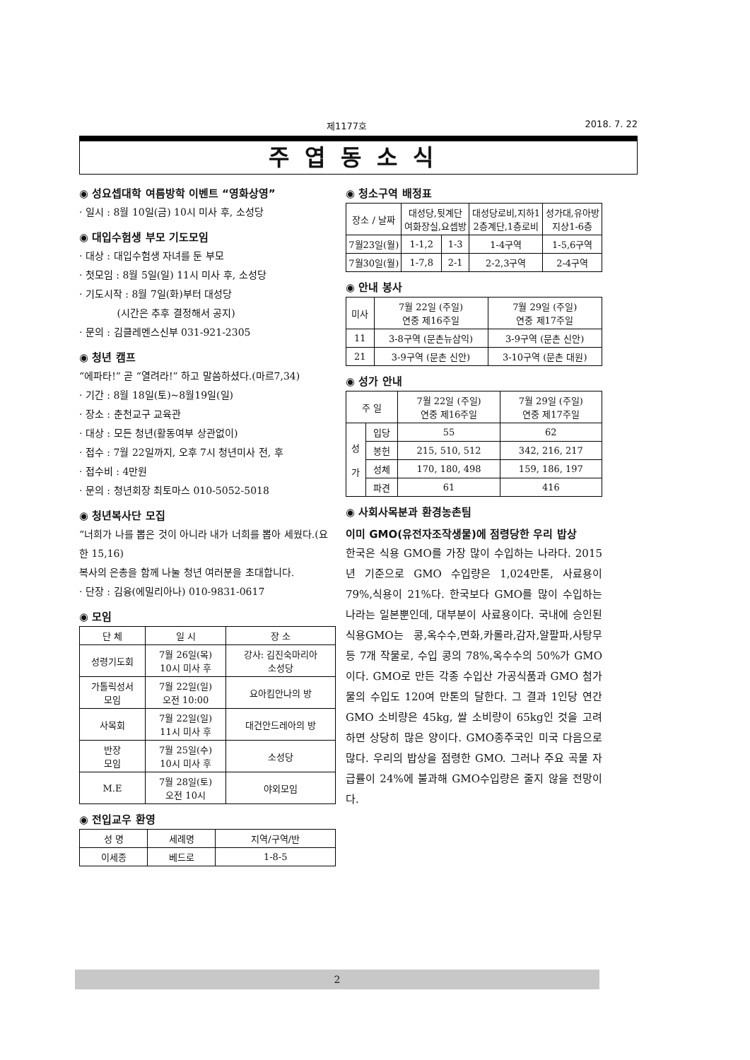제1177호 2018. 7. 22
주엽동소식
◉ 성요셉대학 여름방학 이벤트 “영화상영”
· 일시 : 8월 10일(금) 10시 미사 후, 소성당
◉ 대입수험생 부모 기도모임
· 대상 : 대입수험생 자녀를 둔 부모
· 첫모임 : 8월 5일(일) 11시 미사 후, 소성당
· 기도시작 : 8월 7일(화)부터 대성당
(시간은 추후 결정해서 공지)
· 문의 : 김클레멘스신부 031-921-2305
◉ 청년 캠프
“에파타!” 곧 “열려라!” 하고 말씀하셨다.(마르7,34)
· 기간 : 8월 18일(토)~8월19일(일)
· 장소 : 춘천교구 교육관
· 대상 : 모든 청년(활동여부 상관없이)
· 접수 : 7월 22일까지, 오후 7시 청년미사 전, 후
· 접수비 : 4만원
· 문의 : 청년회장 최토마스 010-5052-5018
◉ 청년복사단 모집
“너희가 나를 뽑은 것이 아니라 내가 너희를 뽑아 세웠다.(요한 15,16)
복사의 은총을 함께 나눌 청년 여러분을 초대합니다.
· 단장 : 김융(에밀리아나) 010-9831-0617
◉ 모임
| 단 체 | 일 시 | 장 소 |
| --- | --- | --- |
| 성령기도회 | 7월 26일(목) 10시 미사 후 | 강사: 김진숙마리아 소성당 |
| 가톨릭성서 모임 | 7월 22일(일) 오전 10:00 | 요아킴안나의 방 |
| 사목회 | 7월 22일(일) 11시 미사 후 | 대건안드레아의 방 |
| 반장 모임 | 7월 25일(수) 10시 미사 후 | 소성당 |
| M.E | 7월 28일(토) 오전 10시 | 야외모임 |
◉ 전입교우 환영
| 성 명 | 세례명 | 지역/구역/반 |
| --- | --- | --- |
| 이세종 | 베드로 | 1-8-5 |
◉ 청소구역 배정표
| 장소 / 날짜 | 대성당,뒷계단 여화장실,요셉방 | | 대성당로비,지하1 2층계단,1층로비 | 성가대,유아방 지상1-6층 |
| --- | --- | --- | --- | --- |
| 7월23일(월) | 1-1,2 | 1-3 | 1-4구역 | 1-5,6구역 |
| 7월30일(월) | 1-7,8 | 2-1 | 2-2,3구역 | 2-4구역 |
◉ 안내 봉사
| 미사 | 7월 22일 (주일) 연중 제16주일 | 7월 29일 (주일) 연중 제17주일 |
| --- | --- | --- |
| 11 | 3-8구역 (문촌뉴삼익) | 3-9구역 (문촌 신안) |
| 21 | 3-9구역 (문촌 신안) | 3-10구역 (문촌 대원) |
◉ 성가 안내
| 주 일 | | 7월 22일 (주일) 연중 제16주일 | 7월 29일 (주일) 연중 제17주일 |
| --- | --- | --- | --- |
| 성 가 | 입당 | 55 | 62 |
| | 봉헌 | 215, 510, 512 | 342, 216, 217 |
| | 성체 | 170, 180, 498 | 159, 186, 197 |
| | 파견 | 61 | 416 |
◉ 사회사목분과 환경농촌팀
이미 GMO(유전자조작생물)에 점령당한 우리 밥상
한국은 식용 GMO를 가장 많이 수입하는 나라다. 2015년 기준으로 GMO 수입량은 1,024만톤, 사료용이 79%,식용이 21%다. 한국보다 GMO를 많이 수입하는 나라는 일본뿐인데, 대부분이 사료용이다. 국내에 승인된 식용GMO는 콩,옥수수,면화,카롤라,감자,알팔파,사탕무등 7개 작물로, 수입 콩의 78%,옥수수의 50%가 GMO이다. GMO로 만든 각종 수입산 가공식품과 GMO 첨가물의 수입도 120여 만톤의 달한다. 그 결과 1인당 연간 GMO 소비량은 45kg, 쌀 소비량이 65kg인 것을 고려하면 상당히 많은 양이다. GMO종주국인 미국 다음으로 많다. 우리의 밥상을 점령한 GMO. 그러나 주요 곡물 자급률이 24%에 불과해 GMO수입량은 줄지 않을 전망이다.
2